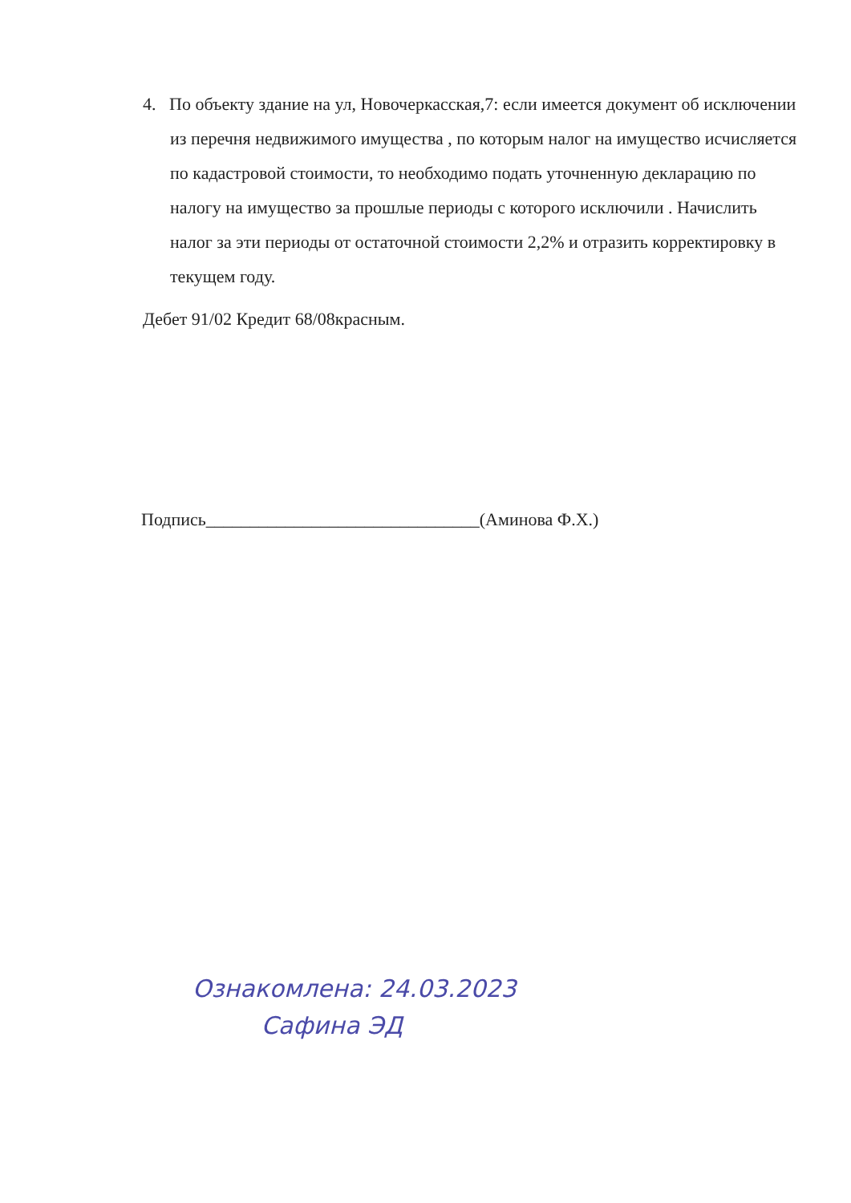4. По объекту здание на ул, Новочеркасская,7: если имеется документ об исключении из перечня недвижимого имущества , по которым налог на имущество исчисляется по кадастровой стоимости, то необходимо подать уточненную декларацию по налогу на имущество за прошлые периоды с которого исключили . Начислить налог за эти периоды от остаточной стоимости 2,2% и отразить корректировку в текущем году.
Дебет 91/02 Кредит 68/08красным.
Подпись_______________________________(Аминова Ф.Х.)
Ознакомлена: 24.03.2023
Сафина ЭД